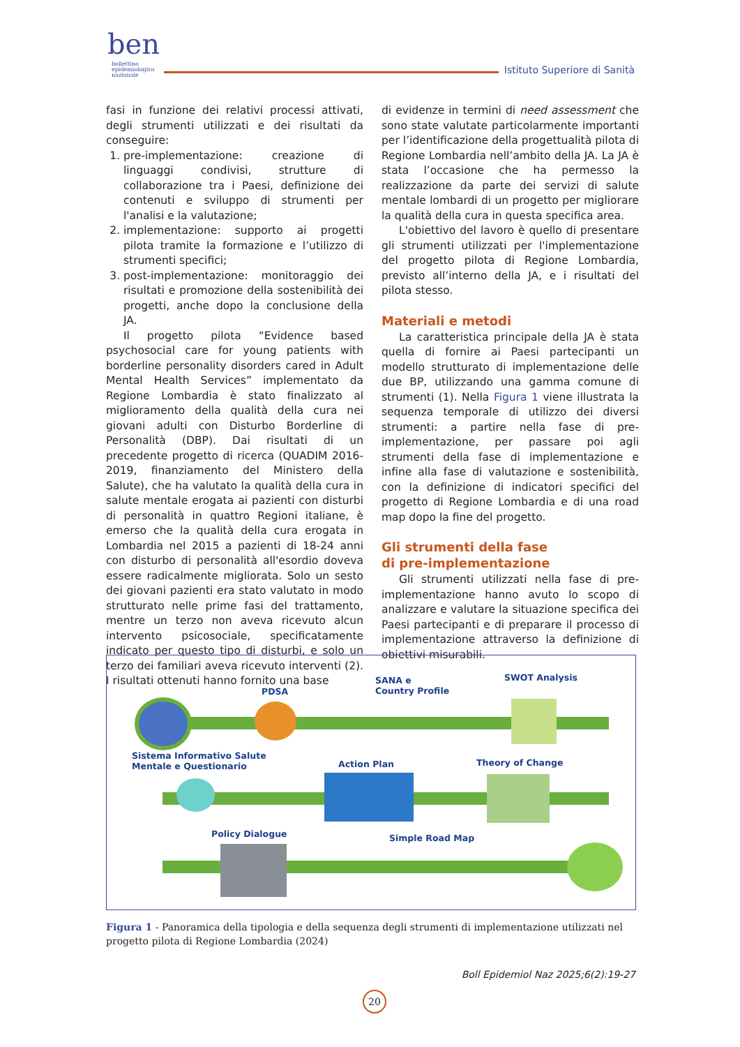ben
bollettino
epidemiologico
nazionale
Istituto Superiore di Sanità
fasi in funzione dei relativi processi attivati, degli strumenti utilizzati e dei risultati da conseguire:
1. pre-implementazione: creazione di linguaggi condivisi, strutture di collaborazione tra i Paesi, definizione dei contenuti e sviluppo di strumenti per l'analisi e la valutazione;
2. implementazione: supporto ai progetti pilota tramite la formazione e l’utilizzo di strumenti specifici;
3. post-implementazione: monitoraggio dei risultati e promozione della sostenibilità dei progetti, anche dopo la conclusione della JA.
Il progetto pilota “Evidence based psychosocial care for young patients with borderline personality disorders cared in Adult Mental Health Services” implementato da Regione Lombardia è stato finalizzato al miglioramento della qualità della cura nei giovani adulti con Disturbo Borderline di Personalità (DBP). Dai risultati di un precedente progetto di ricerca (QUADIM 2016-2019, finanziamento del Ministero della Salute), che ha valutato la qualità della cura in salute mentale erogata ai pazienti con disturbi di personalità in quattro Regioni italiane, è emerso che la qualità della cura erogata in Lombardia nel 2015 a pazienti di 18-24 anni con disturbo di personalità all'esordio doveva essere radicalmente migliorata. Solo un sesto dei giovani pazienti era stato valutato in modo strutturato nelle prime fasi del trattamento, mentre un terzo non aveva ricevuto alcun intervento psicosociale, specificatamente indicato per questo tipo di disturbi, e solo un terzo dei familiari aveva ricevuto interventi (2). I risultati ottenuti hanno fornito una base
di evidenze in termini di need assessment che sono state valutate particolarmente importanti per l’identificazione della progettualità pilota di Regione Lombardia nell’ambito della JA. La JA è stata l’occasione che ha permesso la realizzazione da parte dei servizi di salute mentale lombardi di un progetto per migliorare la qualità della cura in questa specifica area.
L'obiettivo del lavoro è quello di presentare gli strumenti utilizzati per l'implementazione del progetto pilota di Regione Lombardia, previsto all’interno della JA, e i risultati del pilota stesso.
Materiali e metodi
La caratteristica principale della JA è stata quella di fornire ai Paesi partecipanti un modello strutturato di implementazione delle due BP, utilizzando una gamma comune di strumenti (1). Nella Figura 1 viene illustrata la sequenza temporale di utilizzo dei diversi strumenti: a partire nella fase di pre-implementazione, per passare poi agli strumenti della fase di implementazione e infine alla fase di valutazione e sostenibilità, con la definizione di indicatori specifici del progetto di Regione Lombardia e di una road map dopo la fine del progetto.
Gli strumenti della fase
di pre-implementazione
Gli strumenti utilizzati nella fase di pre-implementazione hanno avuto lo scopo di analizzare e valutare la situazione specifica dei Paesi partecipanti e di preparare il processo di implementazione attraverso la definizione di obiettivi misurabili.
PDSA
SANA e
Country Profile
SWOT Analysis
Sistema Informativo Salute
Mentale e Questionario
Action Plan Theory of Change
Policy Dialogue Simple Road Map
Figura 1 - Panoramica della tipologia e della sequenza degli strumenti di implementazione utilizzati nel progetto pilota di Regione Lombardia (2024)
Boll Epidemiol Naz 2025;6(2):19-27
20